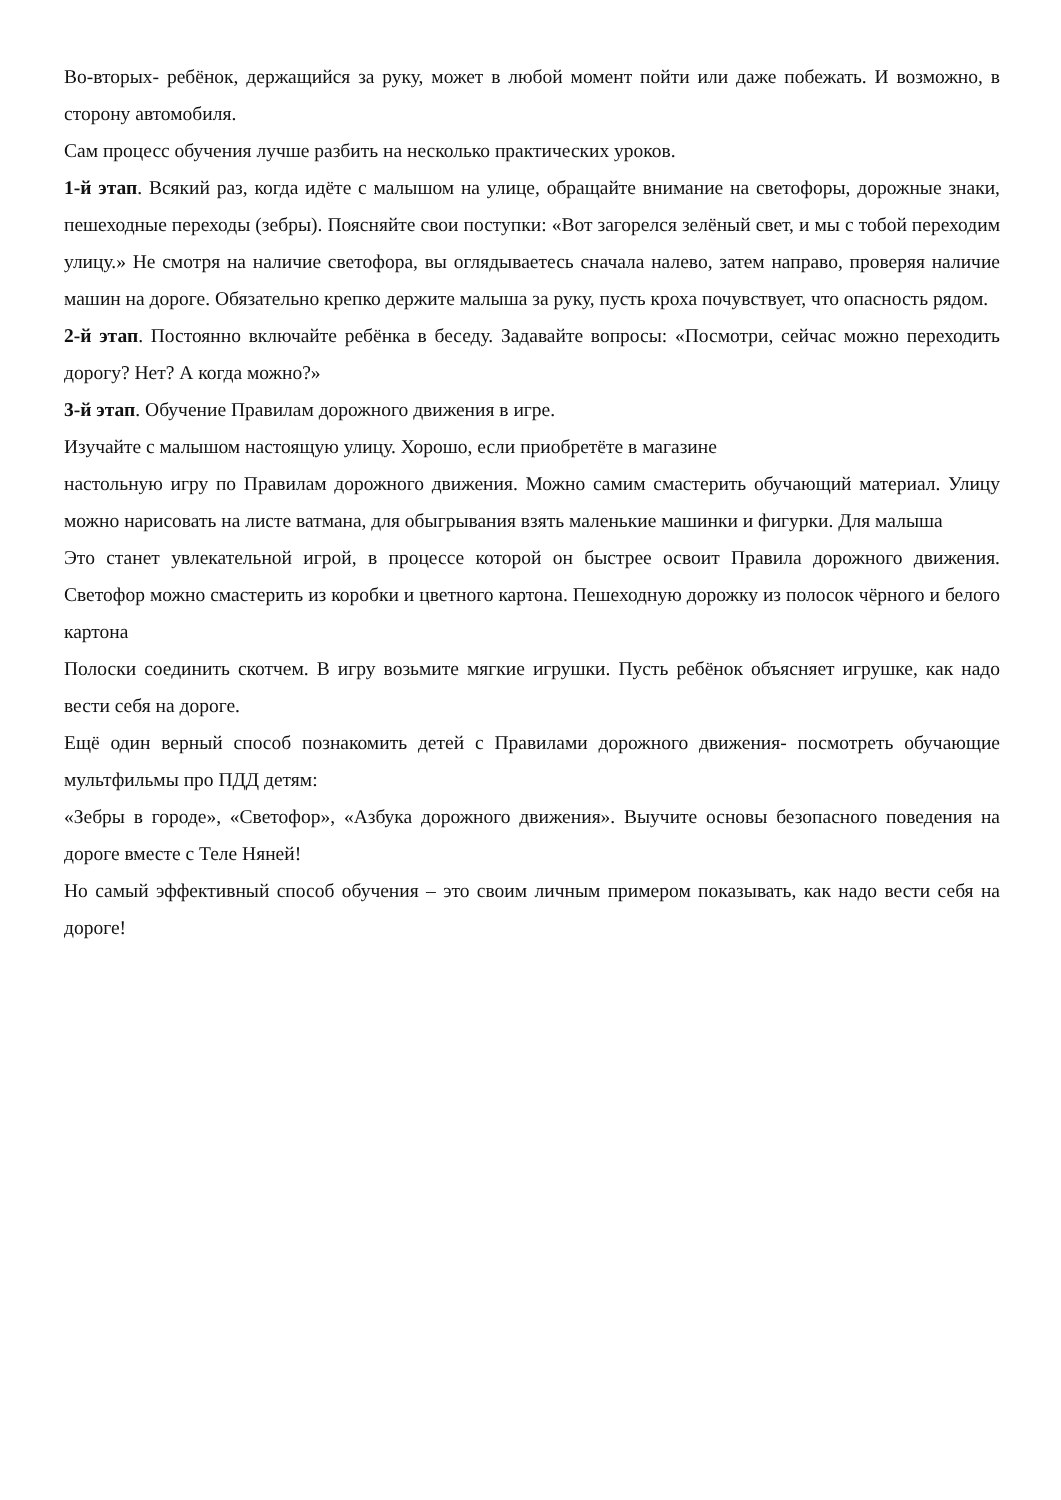Во-вторых- ребёнок, держащийся за руку, может в любой момент пойти или даже побежать. И возможно, в сторону автомобиля.
Сам процесс обучения лучше разбить на несколько практических уроков.
1-й этап. Всякий раз, когда идёте с малышом на улице, обращайте внимание на светофоры, дорожные знаки, пешеходные переходы (зебры). Поясняйте свои поступки: «Вот загорелся зелёный свет, и мы с тобой переходим улицу.» Не смотря на наличие светофора, вы оглядываетесь сначала налево, затем направо, проверяя наличие машин на дороге. Обязательно крепко держите малыша за руку, пусть кроха почувствует, что опасность рядом.
2-й этап. Постоянно включайте ребёнка в беседу. Задавайте вопросы: «Посмотри, сейчас можно переходить дорогу? Нет? А когда можно?»
3-й этап. Обучение Правилам дорожного движения в игре.
Изучайте с малышом настоящую улицу. Хорошо, если приобретёте в магазине
настольную игру по Правилам дорожного движения. Можно самим смастерить обучающий материал. Улицу можно нарисовать на листе ватмана, для обыгрывания взять маленькие машинки и фигурки. Для малыша
Это станет увлекательной игрой, в процессе которой он быстрее освоит Правила дорожного движения. Светофор можно смастерить из коробки и цветного картона. Пешеходную дорожку из полосок чёрного и белого картона
Полоски соединить скотчем. В игру возьмите мягкие игрушки. Пусть ребёнок объясняет игрушке, как надо вести себя на дороге.
Ещё один верный способ познакомить детей с Правилами дорожного движения- посмотреть обучающие мультфильмы про ПДД детям:
«Зебры в городе», «Светофор», «Азбука дорожного движения». Выучите основы безопасного поведения на дороге вместе с Теле Няней!
Но самый эффективный способ обучения – это своим личным примером показывать, как надо вести себя на дороге!